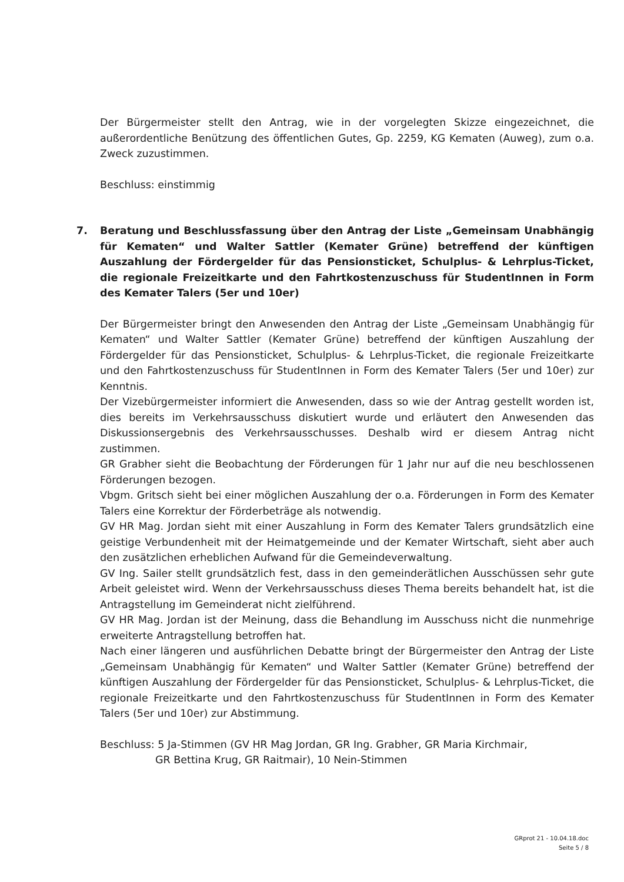Der Bürgermeister stellt den Antrag, wie in der vorgelegten Skizze eingezeichnet, die außerordentliche Benützung des öffentlichen Gutes, Gp. 2259, KG Kematen (Auweg), zum o.a. Zweck zuzustimmen.
Beschluss: einstimmig
7. Beratung und Beschlussfassung über den Antrag der Liste „Gemeinsam Unabhängig für Kematen“ und Walter Sattler (Kemater Grüne) betreffend der künftigen Auszahlung der Fördergelder für das Pensionsticket, Schulplus- & Lehrplus-Ticket, die regionale Freizeitkarte und den Fahrtkostenzuschuss für StudentInnen in Form des Kemater Talers (5er und 10er)
Der Bürgermeister bringt den Anwesenden den Antrag der Liste „Gemeinsam Unabhängig für Kematen“ und Walter Sattler (Kemater Grüne) betreffend der künftigen Auszahlung der Fördergelder für das Pensionsticket, Schulplus- & Lehrplus-Ticket, die regionale Freizeitkarte und den Fahrtkostenzuschuss für StudentInnen in Form des Kemater Talers (5er und 10er) zur Kenntnis.
Der Vizebürgermeister informiert die Anwesenden, dass so wie der Antrag gestellt worden ist, dies bereits im Verkehrsausschuss diskutiert wurde und erläutert den Anwesenden das Diskussionsergebnis des Verkehrsausschusses. Deshalb wird er diesem Antrag nicht zustimmen.
GR Grabher sieht die Beobachtung der Förderungen für 1 Jahr nur auf die neu beschlossenen Förderungen bezogen.
Vbgm. Gritsch sieht bei einer möglichen Auszahlung der o.a. Förderungen in Form des Kemater Talers eine Korrektur der Förderbeträge als notwendig.
GV HR Mag. Jordan sieht mit einer Auszahlung in Form des Kemater Talers grundsätzlich eine geistige Verbundenheit mit der Heimatgemeinde und der Kemater Wirtschaft, sieht aber auch den zusätzlichen erheblichen Aufwand für die Gemeindeverwaltung.
GV Ing. Sailer stellt grundsätzlich fest, dass in den gemeinderätlichen Ausschüssen sehr gute Arbeit geleistet wird. Wenn der Verkehrsausschuss dieses Thema bereits behandelt hat, ist die Antragstellung im Gemeinderat nicht zielführend.
GV HR Mag. Jordan ist der Meinung, dass die Behandlung im Ausschuss nicht die nunmehrige erweiterte Antragstellung betroffen hat.
Nach einer längeren und ausführlichen Debatte bringt der Bürgermeister den Antrag der Liste „Gemeinsam Unabhängig für Kematen“ und Walter Sattler (Kemater Grüne) betreffend der künftigen Auszahlung der Fördergelder für das Pensionsticket, Schulplus- & Lehrplus-Ticket, die regionale Freizeitkarte und den Fahrtkostenzuschuss für StudentInnen in Form des Kemater Talers (5er und 10er) zur Abstimmung.
Beschluss: 5 Ja-Stimmen (GV HR Mag Jordan, GR Ing. Grabher, GR Maria Kirchmair,
GR Bettina Krug, GR Raitmair), 10 Nein-Stimmen
GRprot 21 - 10.04.18.doc
Seite 5 / 8